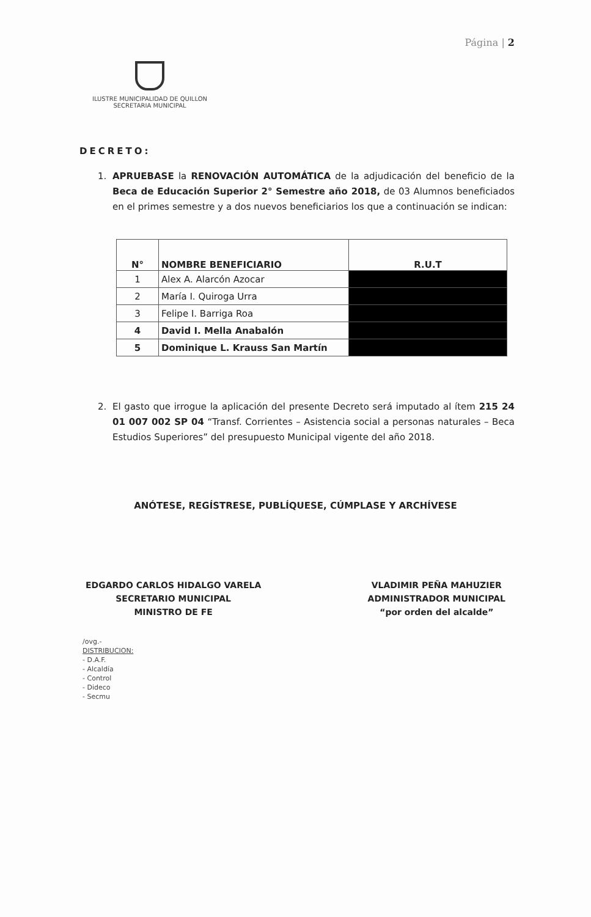Página | 2
ILUSTRE MUNICIPALIDAD DE QUILLON
SECRETARIA MUNICIPAL
DECRETO:
1. APRUEBASE la RENOVACIÓN AUTOMÁTICA de la adjudicación del beneficio de la Beca de Educación Superior 2° Semestre año 2018, de 03 Alumnos beneficiados en el primes semestre y a dos nuevos beneficiarios los que a continuación se indican:
| N° | NOMBRE BENEFICIARIO | R.U.T |
| --- | --- | --- |
| 1 | Alex A. Alarcón Azocar | |
| 2 | María I. Quiroga Urra | |
| 3 | Felipe I. Barriga Roa | |
| 4 | David I. Mella Anabalón | |
| 5 | Dominique L. Krauss San Martín | |
2. El gasto que irrogue la aplicación del presente Decreto será imputado al ítem 215 24 01 007 002 SP 04 “Transf. Corrientes – Asistencia social a personas naturales – Beca Estudios Superiores” del presupuesto Municipal vigente del año 2018.
ANÓTESE, REGÍSTRESE, PUBLÍQUESE, CÚMPLASE Y ARCHÍVESE
EDGARDO CARLOS HIDALGO VARELA
SECRETARIO MUNICIPAL
MINISTRO DE FE
VLADIMIR PEÑA MAHUZIER
ADMINISTRADOR MUNICIPAL
“por orden del alcalde”
/ovg.-
DISTRIBUCION:
- D.A.F.
- Alcaldía
- Control
- Dideco
- Secmu